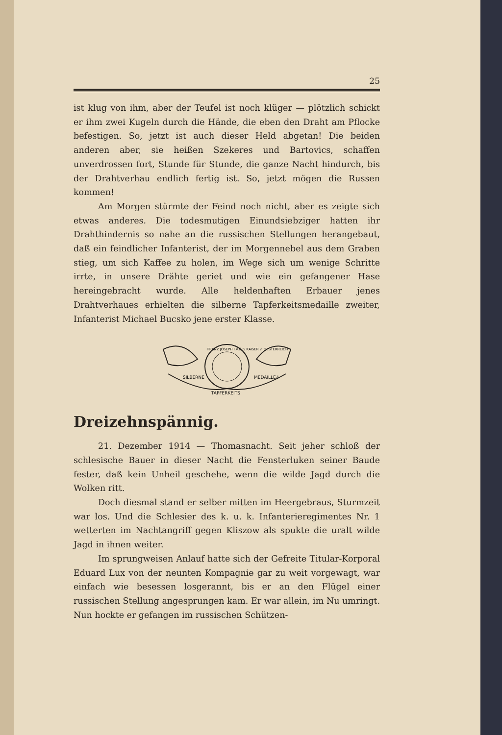25
ist klug von ihm, aber der Teufel ist noch klüger — plötzlich schickt er ihm zwei Kugeln durch die Hände, die eben den Draht am Pflocke befestigen. So, jetzt ist auch dieser Held abgetan! Die beiden anderen aber, sie heißen Szekeres und Bartovics, schaffen unverdrossen fort, Stunde für Stunde, die ganze Nacht hindurch, bis der Drahtverhau endlich fertig ist. So, jetzt mögen die Russen kommen!
Am Morgen stürmte der Feind noch nicht, aber es zeigte sich etwas anderes. Die todesmutigen Einundsiebziger hatten ihr Drahthindernis so nahe an die russischen Stellungen herangebaut, daß ein feindlicher Infanterist, der im Morgennebel aus dem Graben stieg, um sich Kaffee zu holen, im Wege sich um wenige Schritte irrte, in unsere Drähte geriet und wie ein gefangener Hase hereingebracht wurde. Alle heldenhaften Erbauer jenes Drahtverhaues erhielten die silberne Tapferkeitsmedaille zweiter, Infanterist Michael Bucsko jene erster Klasse.
SILBERNE
MEDAILLE·I·
TAPFERKEITS
FRANZ JOSEPH I.V.G.G.KAISER v. OESTERREICH
Dreizehnspännig.
21. Dezember 1914 — Thomasnacht. Seit jeher schloß der schlesische Bauer in dieser Nacht die Fensterluken seiner Baude fester, daß kein Unheil geschehe, wenn die wilde Jagd durch die Wolken ritt.
Doch diesmal stand er selber mitten im Heergebraus, Sturmzeit war los. Und die Schlesier des k. u. k. Infanterieregimentes Nr. 1 wetterten im Nachtangriff gegen Kliszow als spukte die uralt wilde Jagd in ihnen weiter.
Im sprungweisen Anlauf hatte sich der Gefreite Titular-Korporal Eduard Lux von der neunten Kompagnie gar zu weit vorgewagt, war einfach wie besessen losgerannt, bis er an den Flügel einer russischen Stellung angesprungen kam. Er war allein, im Nu umringt. Nun hockte er gefangen im russischen Schützen-